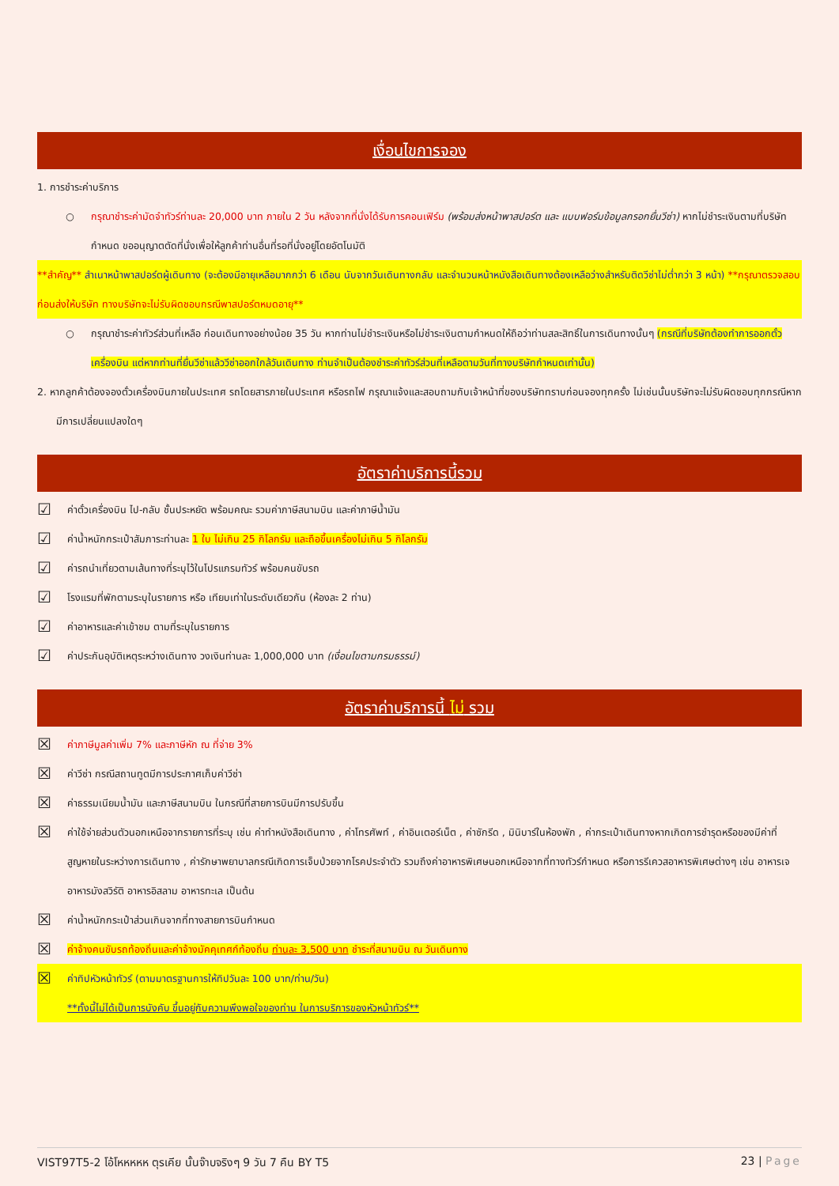เงื่อนไขการจอง
1. การชำระค่าบริการ
○ กรุณาชำระค่ามัดจำทัวร์ท่านละ 20,000 บาท ภายใน 2 วัน หลังจากที่นั่งได้รับการคอนเฟิร์ม (พร้อมส่งหน้าพาสปอร์ต และ แบบฟอร์มข้อมูลกรอกยื่นวีซ่า) หากไม่ชำระเงินตามที่บริษัทกำหนด ขออนุญาตตัดที่นั่งเพื่อให้ลูกค้าท่านอื่นที่รอที่นั่งอยู่โดยอัตโนมัติ
**สำคัญ** สำเนาหน้าพาสปอร์ตผู้เดินทาง (จะต้องมีอายุเหลือมากกว่า 6 เดือน นับจากวันเดินทางกลับ และจำนวนหน้าหนังสือเดินทางต้องเหลือว่างสำหรับติดวีซ่าไม่ต่ำกว่า 3 หน้า) **กรุณาตรวจสอบก่อนส่งให้บริษัท ทางบริษัทจะไม่รับผิดชอบกรณีพาสปอร์ตหมดอายุ**
○ กรุณาชำระค่าทัวร์ส่วนที่เหลือ ก่อนเดินทางอย่างน้อย 35 วัน หากท่านไม่ชำระเงินหรือไม่ชำระเงินตามกำหนดให้ถือว่าท่านสละสิทธิ์ในการเดินทางนั้นๆ (กรณีที่บริษัทต้องทำการออกตั๋วเครื่องบิน แต่หากท่านที่ยื่นวีซ่าแล้ววีซ่าออกใกล้วันเดินทาง ท่านจำเป็นต้องชำระค่าทัวร์ส่วนที่เหลือตามวันที่ทางบริษัทกำหนดเท่านั้น)
2. หากลูกค้าต้องจองตั๋วเครื่องบินภายในประเทศ รถโดยสารภายในประเทศ หรือรถไฟ กรุณาแจ้งและสอบถามกับเจ้าหน้าที่ของบริษัททราบก่อนจองทุกครั้ง ไม่เช่นนั้นบริษัทจะไม่รับผิดชอบทุกกรณีหากมีการเปลี่ยนแปลงใดๆ
อัตราค่าบริการนี้รวม
☑ ค่าตั๋วเครื่องบิน ไป-กลับ ชั้นประหยัด พร้อมคณะ รวมค่าภาษีสนามบิน และค่าภาษีน้ำมัน
☑ ค่าน้ำหนักกระเป๋าสัมภาระท่านละ 1 ใบ ไม่เกิน 25 กิโลกรัม และถือขึ้นเครื่องไม่เกิน 5 กิโลกรัม
☑ ค่ารถนำเที่ยวตามเส้นทางที่ระบุไว้ในโปรแกรมทัวร์ พร้อมคนขับรถ
☑ โรงแรมที่พักตามระบุในรายการ หรือ เทียบเท่าในระดับเดียวกัน (ห้องละ 2 ท่าน)
☑ ค่าอาหารและค่าเข้าชม ตามที่ระบุในรายการ
☑ ค่าประกันอุบัติเหตุระหว่างเดินทาง วงเงินท่านละ 1,000,000 บาท (เงื่อนไขตามกรมธรรม์)
อัตราค่าบริการนี้ ไม่ รวม
☒ ค่าภาษีมูลค่าเพิ่ม 7% และภาษีหัก ณ ที่จ่าย 3%
☒ ค่าวีซ่า กรณีสถานทูตมีการประกาศเก็บค่าวีซ่า
☒ ค่าธรรมเนียมน้ำมัน และภาษีสนามบิน ในกรณีที่สายการบินมีการปรับขึ้น
☒ ค่าใช้จ่ายส่วนตัวนอกเหนือจากรายการที่ระบุ เช่น ค่าทำหนังสือเดินทาง , ค่าโทรศัพท์ , ค่าอินเตอร์เน็ต , ค่าซักรีด , มินิบาร์ในห้องพัก , ค่ากระเป๋าเดินทางหากเกิดการชำรุดหรือของมีค่าที่สูญหายในระหว่างการเดินทาง , ค่ารักษาพยาบาลกรณีเกิดการเจ็บป่วยจากโรคประจำตัว รวมถึงค่าอาหารพิเศษนอกเหนือจากที่ทางทัวร์กำหนด หรือการรีเควสอาหารพิเศษต่างๆ เช่น อาหารเจ อาหารมังสวิรัติ อาหารอิสลาม อาหารทะเล เป็นต้น
☒ ค่าน้ำหนักกระเป๋าส่วนเกินจากที่ทางสายการบินกำหนด
☒ ค่าจ้างคนขับรถท้องถิ่นและค่าจ้างมัคคุเทศก์ท้องถิ่น ท่านละ 3,500 บาท ชำระที่สนามบิน ณ วันเดินทาง
☒ ค่าทิปหัวหน้าทัวร์ (ตามมาตรฐานการให้ทิปวันละ 100 บาท/ท่าน/วัน)
**ทั้งนี้ไม่ได้เป็นการบังคับ ขึ้นอยู่กับความพึงพอใจของท่าน ในการบริการของหัวหน้าทัวร์**
VIST97T5-2 โอ้โหหหหห ตุรเคีย นั้นจ๊าบจริงๆ 9 วัน 7 คืน BY T5 23 | Page